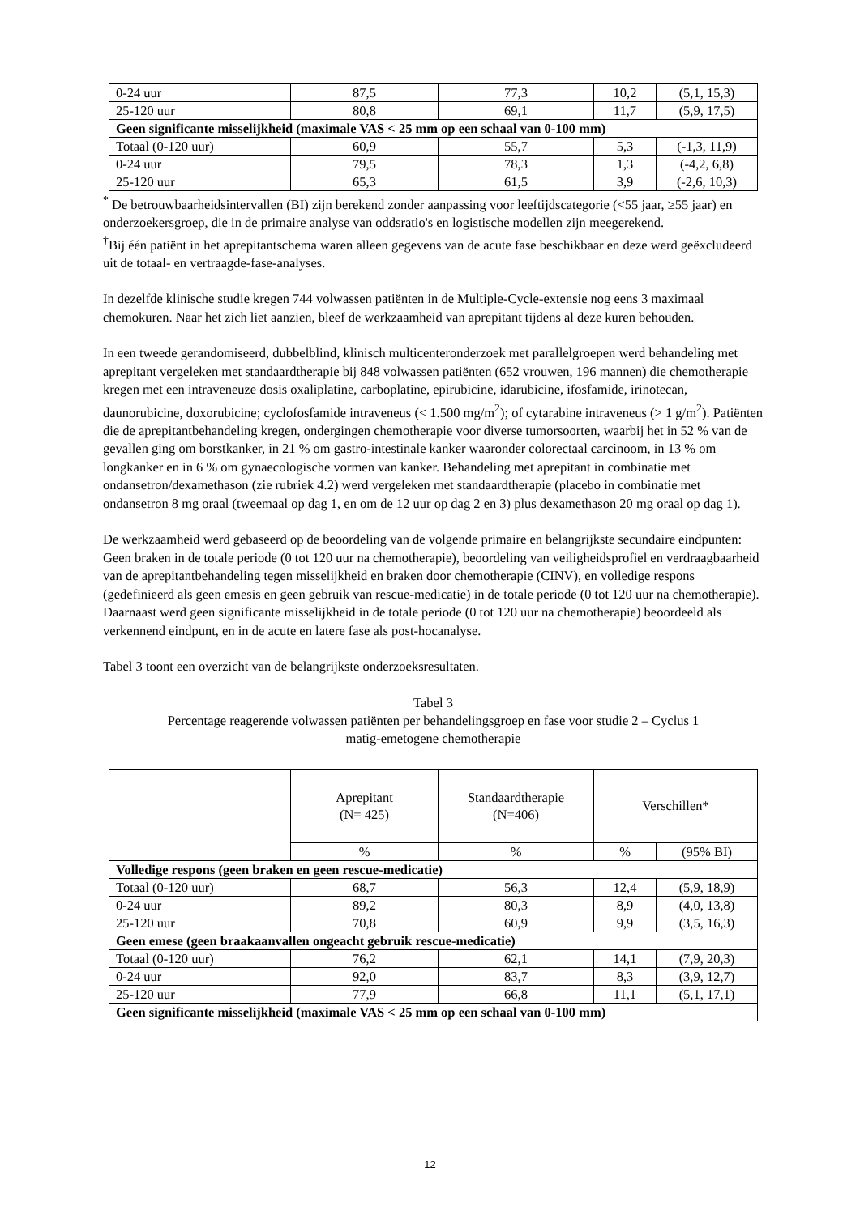| 0-24 uur | 87,5 | 77,3 | 10,2 | (5,1, 15,3) |
| 25-120 uur | 80,8 | 69,1 | 11,7 | (5,9, 17,5) |
| Geen significante misselijkheid (maximale VAS < 25 mm op een schaal van 0-100 mm) | | | | |
| Totaal (0-120 uur) | 60,9 | 55,7 | 5,3 | (-1,3, 11,9) |
| 0-24 uur | 79,5 | 78,3 | 1,3 | (-4,2, 6,8) |
| 25-120 uur | 65,3 | 61,5 | 3,9 | (-2,6, 10,3) |
<sup>*</sup> De betrouwbaarheidsintervallen (BI) zijn berekend zonder aanpassing voor leeftijdscategorie (<55 jaar, ≥55 jaar) en onderzoekersgroep, die in de primaire analyse van oddsratio's en logistische modellen zijn meegerekend.
<sup>†</sup> Bij één patiënt in het aprepitantschema waren alleen gegevens van de acute fase beschikbaar en deze werd geëxcludeerd uit de totaal- en vertraagde-fase-analyses.
In dezelfde klinische studie kregen 744 volwassen patiënten in de Multiple-Cycle-extensie nog eens 3 maximaal chemokuren. Naar het zich liet aanzien, bleef de werkzaamheid van aprepitant tijdens al deze kuren behouden.
In een tweede gerandomiseerd, dubbelblind, klinisch multicenteronderzoek met parallelgroepen werd behandeling met aprepitant vergeleken met standaardtherapie bij 848 volwassen patiënten (652 vrouwen, 196 mannen) die chemotherapie kregen met een intraveneuze dosis oxaliplatine, carboplatine, epirubicine, idarubicine, ifosfamide, irinotecan, daunorubicine, doxorubicine; cyclofosfamide intraveneus (< 1.500 mg/m<sup>2</sup>); of cytarabine intraveneus (> 1 g/m<sup>2</sup>). Patiënten die de aprepitantbehandeling kregen, ondergingen chemotherapie voor diverse tumorsoorten, waarbij het in 52 % van de gevallen ging om borstkanker, in 21 % om gastro-intestinale kanker waaronder colorectaal carcinoom, in 13 % om longkanker en in 6 % om gynaecologische vormen van kanker. Behandeling met aprepitant in combinatie met ondansetron/dexamethason (zie rubriek 4.2) werd vergeleken met standaardtherapie (placebo in combinatie met ondansetron 8 mg oraal (tweemaal op dag 1, en om de 12 uur op dag 2 en 3) plus dexamethason 20 mg oraal op dag 1).
De werkzaamheid werd gebaseerd op de beoordeling van de volgende primaire en belangrijkste secundaire eindpunten: Geen braken in de totale periode (0 tot 120 uur na chemotherapie), beoordeling van veiligheidsprofiel en verdraagbaarheid van de aprepitantbehandeling tegen misselijkheid en braken door chemotherapie (CINV), en volledige respons (gedefinieerd als geen emesis en geen gebruik van rescue-medicatie) in de totale periode (0 tot 120 uur na chemotherapie). Daarnaast werd geen significante misselijkheid in de totale periode (0 tot 120 uur na chemotherapie) beoordeeld als verkennend eindpunt, en in de acute en latere fase als post-hocanalyse.
Tabel 3 toont een overzicht van de belangrijkste onderzoeksresultaten.
Tabel 3
Percentage reagerende volwassen patiënten per behandelingsgroep en fase voor studie 2 – Cyclus 1
matig-emetogene chemotherapie
| | Aprepitant (N= 425) | Standaardtherapie (N=406) | Verschillen* | |
| | % | % | % | (95% BI) |
| Volledige respons (geen braken en geen rescue-medicatie) | | | | |
| Totaal (0-120 uur) | 68,7 | 56,3 | 12,4 | (5,9, 18,9) |
| 0-24 uur | 89,2 | 80,3 | 8,9 | (4,0, 13,8) |
| 25-120 uur | 70,8 | 60,9 | 9,9 | (3,5, 16,3) |
| Geen emese (geen braakaanvallen ongeacht gebruik rescue-medicatie) | | | | |
| Totaal (0-120 uur) | 76,2 | 62,1 | 14,1 | (7,9, 20,3) |
| 0-24 uur | 92,0 | 83,7 | 8,3 | (3,9, 12,7) |
| 25-120 uur | 77,9 | 66,8 | 11,1 | (5,1, 17,1) |
| Geen significante misselijkheid (maximale VAS < 25 mm op een schaal van 0-100 mm) | | | | |
12